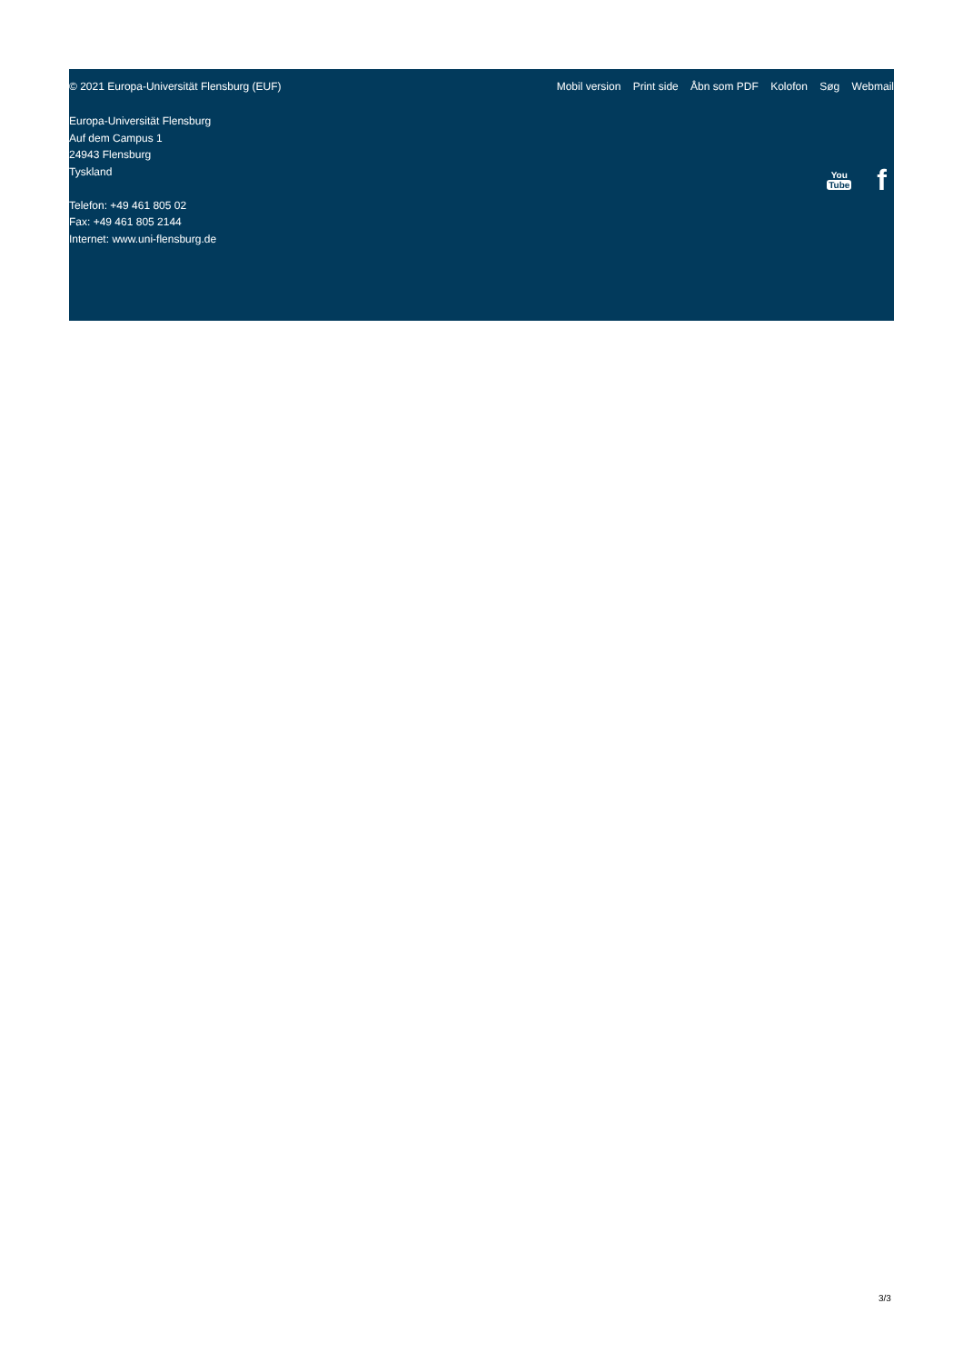© 2021 Europa-Universität Flensburg (EUF)
Mobil version Print side Åbn som PDF Kolofon Søg Webmail
Europa-Universität Flensburg
Auf dem Campus 1
24943 Flensburg
Tyskland
Telefon: +49 461 805 02
Fax: +49 461 805 2144
Internet: www.uni-flensburg.de
You
Tube
f
3/3